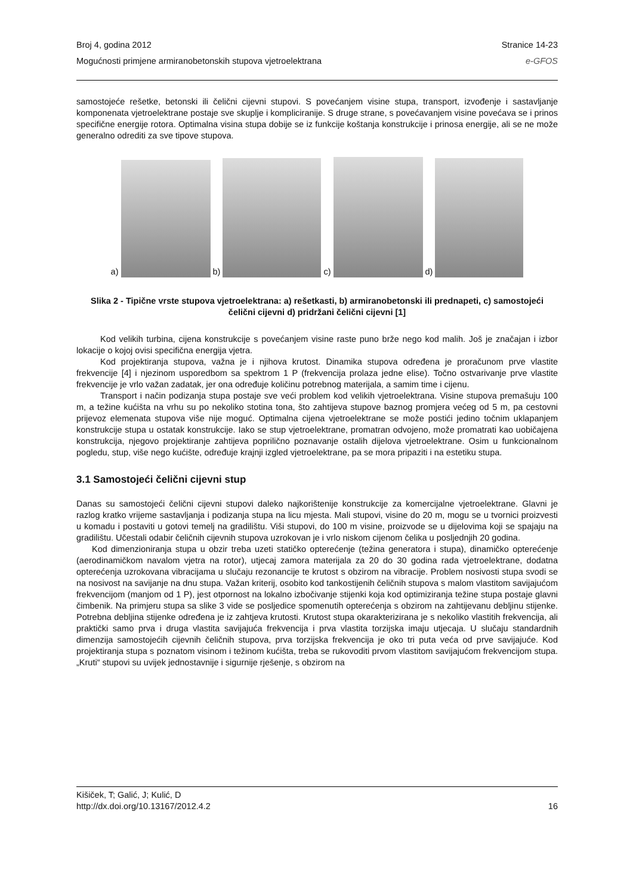Broj 4, godina 2012 Stranice 14-23
Mogućnosti primjene armiranobetonskih stupova vjetroelektrana e-GFOS
samostojeće rešetke, betonski ili čelični cijevni stupovi. S povećanjem visine stupa, transport, izvođenje i sastavljanje komponenata vjetroelektrane postaje sve skuplje i kompliciranije. S druge strane, s povećavanjem visine povećava se i prinos specifične energije rotora. Optimalna visina stupa dobije se iz funkcije koštanja konstrukcije i prinosa energije, ali se ne može generalno odrediti za sve tipove stupova.
a)
b)
c)
d)
Slika 2 - Tipične vrste stupova vjetroelektrana: a) rešetkasti, b) armiranobetonski ili prednapeti, c) samostojeći čelični cijevni d) pridržani čelični cijevni [1]
Kod velikih turbina, cijena konstrukcije s povećanjem visine raste puno brže nego kod malih. Još je značajan i izbor lokacije o kojoj ovisi specifična energija vjetra.
Kod projektiranja stupova, važna je i njihova krutost. Dinamika stupova određena je proračunom prve vlastite frekvencije [4] i njezinom usporedbom sa spektrom 1 P (frekvencija prolaza jedne elise). Točno ostvarivanje prve vlastite frekvencije je vrlo važan zadatak, jer ona određuje količinu potrebnog materijala, a samim time i cijenu.
Transport i način podizanja stupa postaje sve veći problem kod velikih vjetroelektrana. Visine stupova premašuju 100 m, a težine kućišta na vrhu su po nekoliko stotina tona, što zahtijeva stupove baznog promjera većeg od 5 m, pa cestovni prijevoz elemenata stupova više nije moguć. Optimalna cijena vjetroelektrane se može postići jedino točnim uklapanjem konstrukcije stupa u ostatak konstrukcije. Iako se stup vjetroelektrane, promatran odvojeno, može promatrati kao uobičajena konstrukcija, njegovo projektiranje zahtijeva poprilično poznavanje ostalih dijelova vjetroelektrane. Osim u funkcionalnom pogledu, stup, više nego kućište, određuje krajnji izgled vjetroelektrane, pa se mora pripaziti i na estetiku stupa.
3.1 Samostojeći čelični cijevni stup
Danas su samostojeći čelični cijevni stupovi daleko najkorištenije konstrukcije za komercijalne vjetroelektrane. Glavni je razlog kratko vrijeme sastavljanja i podizanja stupa na licu mjesta. Mali stupovi, visine do 20 m, mogu se u tvornici proizvesti u komadu i postaviti u gotovi temelj na gradilištu. Viši stupovi, do 100 m visine, proizvode se u dijelovima koji se spajaju na gradilištu. Učestali odabir čeličnih cijevnih stupova uzrokovan je i vrlo niskom cijenom čelika u posljednjih 20 godina.
Kod dimenzioniranja stupa u obzir treba uzeti statičko opterećenje (težina generatora i stupa), dinamičko opterećenje (aerodinamičkom navalom vjetra na rotor), utjecaj zamora materijala za 20 do 30 godina rada vjetroelektrane, dodatna opterećenja uzrokovana vibracijama u slučaju rezonancije te krutost s obzirom na vibracije. Problem nosivosti stupa svodi se na nosivost na savijanje na dnu stupa. Važan kriterij, osobito kod tankostijenih čeličnih stupova s malom vlastitom savijajućom frekvencijom (manjom od 1 P), jest otpornost na lokalno izbočivanje stijenki koja kod optimiziranja težine stupa postaje glavni čimbenik. Na primjeru stupa sa slike 3 vide se posljedice spomenutih opterećenja s obzirom na zahtijevanu debljinu stijenke. Potrebna debljina stijenke određena je iz zahtjeva krutosti. Krutost stupa okarakterizirana je s nekoliko vlastitih frekvencija, ali praktički samo prva i druga vlastita savijajuća frekvencija i prva vlastita torzijska imaju utjecaja. U slučaju standardnih dimenzija samostojećih cijevnih čeličnih stupova, prva torzijska frekvencija je oko tri puta veća od prve savijajuće. Kod projektiranja stupa s poznatom visinom i težinom kućišta, treba se rukovoditi prvom vlastitom savijajućom frekvencijom stupa. „Kruti“ stupovi su uvijek jednostavnije i sigurnije rješenje, s obzirom na
Kišiček, T; Galić, J; Kulić, D
http://dx.doi.org/10.13167/2012.4.2 16